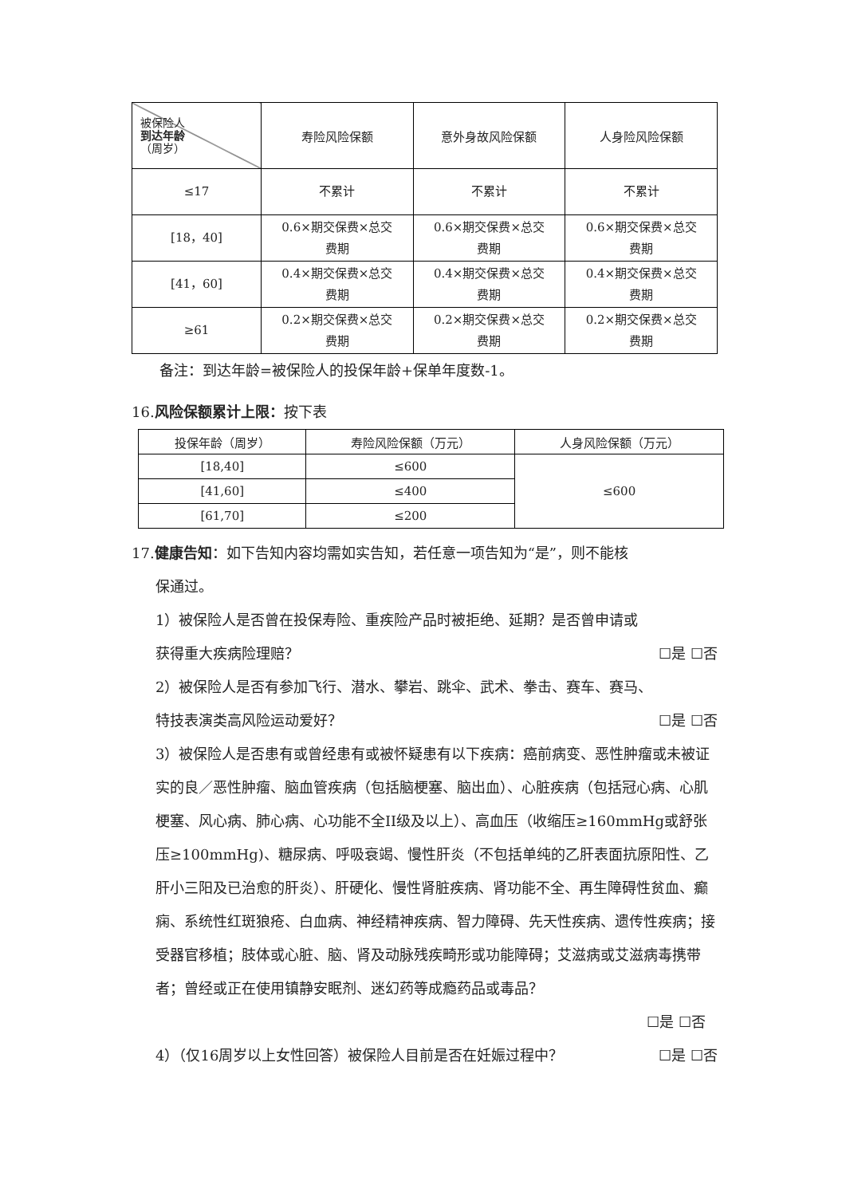| 被保险人 到达年龄 （周岁） | 寿险风险保额 | 意外身故风险保额 | 人身险风险保额 |
| --- | --- | --- | --- |
| ≤17 | 不累计 | 不累计 | 不累计 |
| [18，40] | 0.6×期交保费×总交 费期 | 0.6×期交保费×总交 费期 | 0.6×期交保费×总交 费期 |
| [41，60] | 0.4×期交保费×总交 费期 | 0.4×期交保费×总交 费期 | 0.4×期交保费×总交 费期 |
| ≥61 | 0.2×期交保费×总交 费期 | 0.2×期交保费×总交 费期 | 0.2×期交保费×总交 费期 |
备注：到达年龄=被保险人的投保年龄+保单年度数-1。
16.风险保额累计上限：按下表
| 投保年龄（周岁） | 寿险风险保额（万元） | 人身风险保额（万元） |
| --- | --- | --- |
| [18,40] | ≤600 | ≤600 |
| [41,60] | ≤400 | |
| [61,70] | ≤200 | |
17.健康告知：如下告知内容均需如实告知，若任意一项告知为“是”，则不能核
保通过。
1）被保险人是否曾在投保寿险、重疾险产品时被拒绝、延期？是否曾申请或
获得重大疾病险理赔？ ☐是 ☐否
2）被保险人是否有参加飞行、潜水、攀岩、跳伞、武术、拳击、赛车、赛马、
特技表演类高风险运动爱好？ ☐是 ☐否
3）被保险人是否患有或曾经患有或被怀疑患有以下疾病：癌前病变、恶性肿瘤或未被证实的良／恶性肿瘤、脑血管疾病（包括脑梗塞、脑出血）、心脏疾病（包括冠心病、心肌梗塞、风心病、肺心病、心功能不全II级及以上）、高血压（收缩压≥160mmHg或舒张压≥100mmHg)、糖尿病、呼吸衰竭、慢性肝炎（不包括单纯的乙肝表面抗原阳性、乙肝小三阳及已治愈的肝炎）、肝硬化、慢性肾脏疾病、肾功能不全、再生障碍性贫血、癫痫、系统性红斑狼疮、白血病、神经精神疾病、智力障碍、先天性疾病、遗传性疾病；接受器官移植；肢体或心脏、脑、肾及动脉残疾畸形或功能障碍；艾滋病或艾滋病毒携带者；曾经或正在使用镇静安眠剂、迷幻药等成瘾药品或毒品？
☐是 ☐否
4）（仅16周岁以上女性回答）被保险人目前是否在妊娠过程中？ ☐是 ☐否